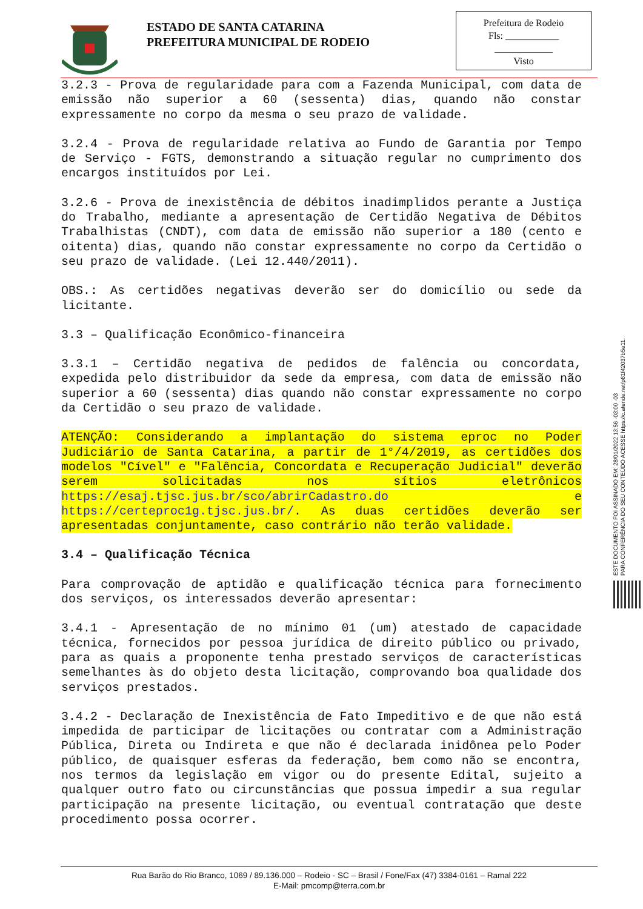ESTADO DE SANTA CATARINA
PREFEITURA MUNICIPAL DE RODEIO
Prefeitura de Rodeio
Fls: ___________
____________
Visto
3.2.3 - Prova de regularidade para com a Fazenda Municipal, com data de emissão não superior a 60 (sessenta) dias, quando não constar expressamente no corpo da mesma o seu prazo de validade.
3.2.4 - Prova de regularidade relativa ao Fundo de Garantia por Tempo de Serviço - FGTS, demonstrando a situação regular no cumprimento dos encargos instituídos por Lei.
3.2.6 - Prova de inexistência de débitos inadimplidos perante a Justiça do Trabalho, mediante a apresentação de Certidão Negativa de Débitos Trabalhistas (CNDT), com data de emissão não superior a 180 (cento e oitenta) dias, quando não constar expressamente no corpo da Certidão o seu prazo de validade. (Lei 12.440/2011).
OBS.: As certidões negativas deverão ser do domicílio ou sede da licitante.
3.3 – Qualificação Econômico-financeira
3.3.1 – Certidão negativa de pedidos de falência ou concordata, expedida pelo distribuidor da sede da empresa, com data de emissão não superior a 60 (sessenta) dias quando não constar expressamente no corpo da Certidão o seu prazo de validade.
ATENÇÃO: Considerando a implantação do sistema eproc no Poder Judiciário de Santa Catarina, a partir de 1°/4/2019, as certidões dos modelos "Cível" e "Falência, Concordata e Recuperação Judicial" deverão serem solicitadas nos sítios eletrônicos https://esaj.tjsc.jus.br/sco/abrirCadastro.do e https://certeproc1g.tjsc.jus.br/. As duas certidões deverão ser apresentadas conjuntamente, caso contrário não terão validade.
3.4 – Qualificação Técnica
Para comprovação de aptidão e qualificação técnica para fornecimento dos serviços, os interessados deverão apresentar:
3.4.1 - Apresentação de no mínimo 01 (um) atestado de capacidade técnica, fornecidos por pessoa jurídica de direito público ou privado, para as quais a proponente tenha prestado serviços de características semelhantes às do objeto desta licitação, comprovando boa qualidade dos serviços prestados.
3.4.2 - Declaração de Inexistência de Fato Impeditivo e de que não está impedida de participar de licitações ou contratar com a Administração Pública, Direta ou Indireta e que não é declarada inidônea pelo Poder público, de quaisquer esferas da federação, bem como não se encontra, nos termos da legislação em vigor ou do presente Edital, sujeito a qualquer outro fato ou circunstâncias que possua impedir a sua regular participação na presente licitação, ou eventual contratação que deste procedimento possa ocorrer.
ESTE DOCUMENTO FOI ASSINADO EM: 28/01/2022 13:56 -03:00 -03
PARA CONFERÊNCIA DO SEU CONTEÚDO ACESSE https://c.atende.net/p61f42037b5e11.
Rua Barão do Rio Branco, 1069 / 89.136.000 – Rodeio - SC – Brasil / Fone/Fax (47) 3384-0161 – Ramal 222
E-Mail: pmcomp@terra.com.br